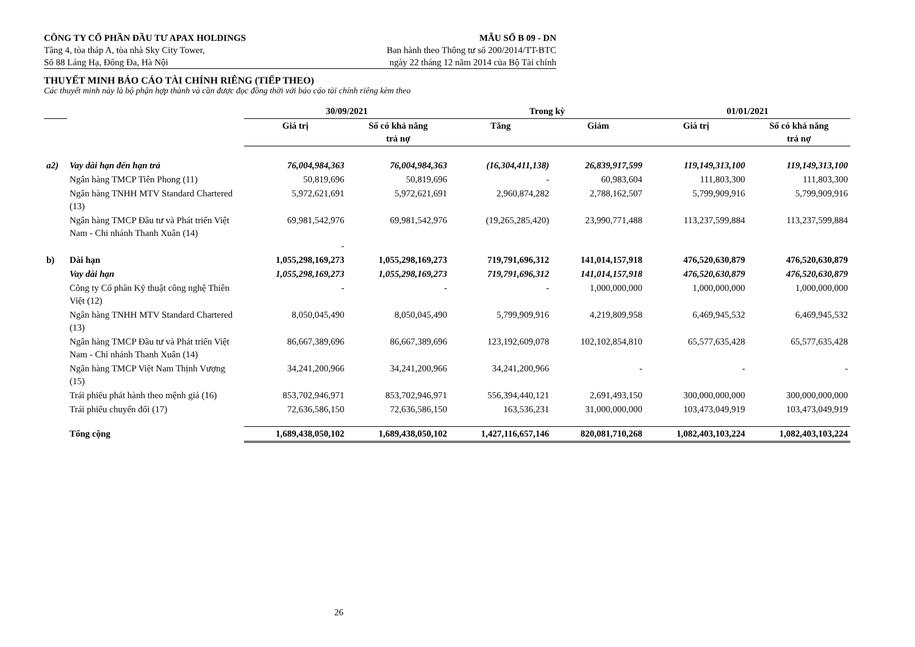CÔNG TY CỔ PHẦN ĐẦU TƯ APAX HOLDINGS MẪU SỐ B 09 - DN
Tầng 4, tòa tháp A, tòa nhà Sky City Tower, Ban hành theo Thông tư số 200/2014/TT-BTC
Số 88 Láng Hạ, Đống Đa, Hà Nội ngày 22 tháng 12 năm 2014 của Bộ Tài chính
THUYẾT MINH BÁO CÁO TÀI CHÍNH RIÊNG (TIẾP THEO)
Các thuyết minh này là bộ phận hợp thành và cần được đọc đồng thời với báo cáo tài chính riêng kèm theo
| | | 30/09/2021 | | Trong kỳ | | 01/01/2021 | |
| --- | --- | --- | --- | --- | --- | --- | --- |
| | | Giá trị | Số có khả năng trả nợ | Tăng | Giảm | Giá trị | Số có khả năng trả nợ |
| a2) | Vay dài hạn đến hạn trả | 76,004,984,363 | 76,004,984,363 | (16,304,411,138) | 26,839,917,599 | 119,149,313,100 | 119,149,313,100 |
| | Ngân hàng TMCP Tiên Phong (11) | 50,819,696 | 50,819,696 | - | 60,983,604 | 111,803,300 | 111,803,300 |
| | Ngân hàng TNHH MTV Standard Chartered (13) | 5,972,621,691 | 5,972,621,691 | 2,960,874,282 | 2,788,162,507 | 5,799,909,916 | 5,799,909,916 |
| | Ngân hàng TMCP Đầu tư và Phát triển Việt Nam - Chi nhánh Thanh Xuân (14) | 69,981,542,976 - | 69,981,542,976 | (19,265,285,420) | 23,990,771,488 | 113,237,599,884 | 113,237,599,884 |
| b) | Dài hạn | 1,055,298,169,273 | 1,055,298,169,273 | 719,791,696,312 | 141,014,157,918 | 476,520,630,879 | 476,520,630,879 |
| | Vay dài hạn | 1,055,298,169,273 | 1,055,298,169,273 | 719,791,696,312 | 141,014,157,918 | 476,520,630,879 | 476,520,630,879 |
| | Công ty Cổ phần Kỹ thuật công nghệ Thiên Việt (12) | - | - | - | 1,000,000,000 | 1,000,000,000 | 1,000,000,000 |
| | Ngân hàng TNHH MTV Standard Chartered (13) | 8,050,045,490 | 8,050,045,490 | 5,799,909,916 | 4,219,809,958 | 6,469,945,532 | 6,469,945,532 |
| | Ngân hàng TMCP Đầu tư và Phát triển Việt Nam - Chi nhánh Thanh Xuân (14) | 86,667,389,696 | 86,667,389,696 | 123,192,609,078 | 102,102,854,810 | 65,577,635,428 | 65,577,635,428 |
| | Ngân hàng TMCP Việt Nam Thịnh Vượng (15) | 34,241,200,966 | 34,241,200,966 | 34,241,200,966 | - | - | - |
| | Trái phiếu phát hành theo mệnh giá (16) | 853,702,946,971 | 853,702,946,971 | 556,394,440,121 | 2,691,493,150 | 300,000,000,000 | 300,000,000,000 |
| | Trái phiếu chuyển đổi (17) | 72,636,586,150 | 72,636,586,150 | 163,536,231 | 31,000,000,000 | 103,473,049,919 | 103,473,049,919 |
| | Tổng cộng | 1,689,438,050,102 | 1,689,438,050,102 | 1,427,116,657,146 | 820,081,710,268 | 1,082,403,103,224 | 1,082,403,103,224 |
26